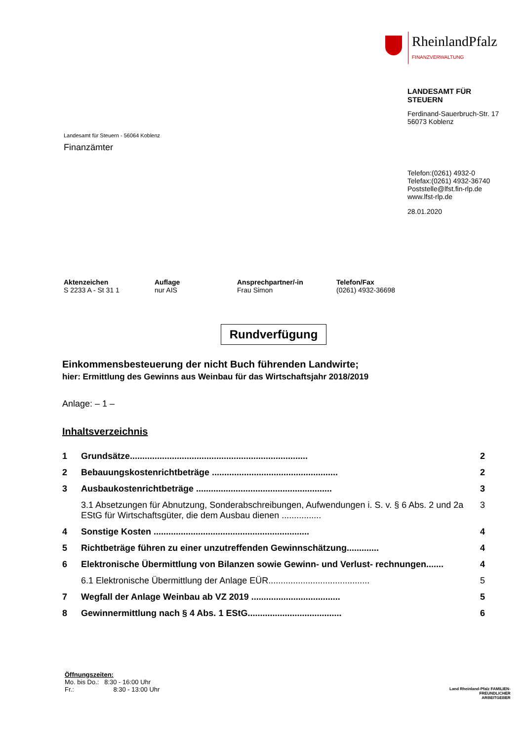RheinlandPfalz
FINANZVERWALTUNG
LANDESAMT FÜR
STEUERN
Ferdinand-Sauerbruch-Str. 17
56073 Koblenz
Telefon:(0261) 4932-0
Telefax:(0261) 4932-36740
Poststelle@lfst.fin-rlp.de
www.lfst-rlp.de
28.01.2020
Landesamt für Steuern - 56064 Koblenz
Finanzämter
Aktenzeichen
S 2233 A - St 31 1
Auflage
nur AIS
Ansprechpartner/-in
Frau Simon
Telefon/Fax
(0261) 4932-36698
Rundverfügung
Einkommensbesteuerung der nicht Buch führenden Landwirte;
hier: Ermittlung des Gewinns aus Weinbau für das Wirtschaftsjahr 2018/2019
Anlage: – 1 –
Inhaltsverzeichnis
1 Grundsätze........................................................................ 2
2 Bebauungskostenrichtbeträge ................................................... 2
3 Ausbaukostenrichtbeträge ....................................................... 3
3.1 Absetzungen für Abnutzung, Sonderabschreibungen, Aufwendungen i. S. v. § 6 Abs. 2 und 2a EStG für Wirtschaftsgüter, die dem Ausbau dienen ................ 3
4 Sonstige Kosten ............................................................... 4
5 Richtbeträge führen zu einer unzutreffenden Gewinnschätzung............. 4
6 Elektronische Übermittlung von Bilanzen sowie Gewinn- und Verlust- rechnungen....... 4
6.1 Elektronische Übermittlung der Anlage EÜR......................................... 5
7 Wegfall der Anlage Weinbau ab VZ 2019 .................................... 5
8 Gewinnermittlung nach § 4 Abs. 1 EStG...................................... 6
Öffnungszeiten:
Mo. bis Do.: 8:30 - 16:00 Uhr
Fr.: 8:30 - 13:00 Uhr
Land Rheinland-Pfalz FAMILIEN-
FREUNDLICHER
ARBEITGEBER